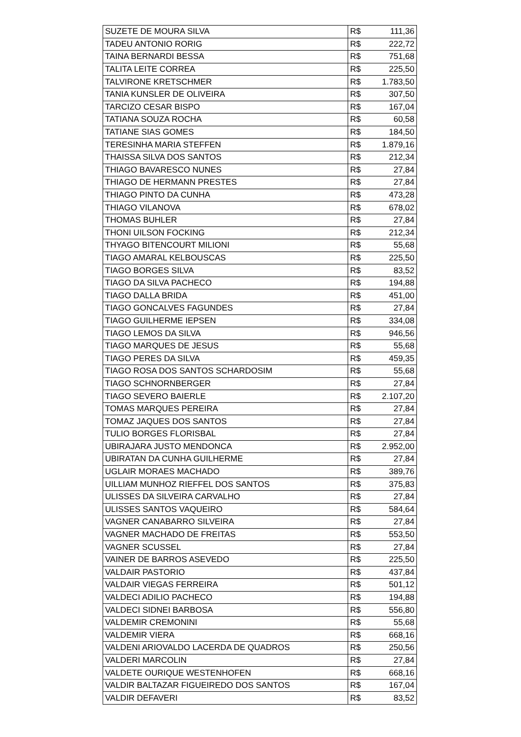| SUZETE DE MOURA SILVA | R$ | 111,36 |
| TADEU ANTONIO RORIG | R$ | 222,72 |
| TAINA BERNARDI BESSA | R$ | 751,68 |
| TALITA LEITE CORREA | R$ | 225,50 |
| TALVIRONE KRETSCHMER | R$ | 1.783,50 |
| TANIA KUNSLER DE OLIVEIRA | R$ | 307,50 |
| TARCIZO CESAR BISPO | R$ | 167,04 |
| TATIANA SOUZA ROCHA | R$ | 60,58 |
| TATIANE SIAS GOMES | R$ | 184,50 |
| TERESINHA MARIA STEFFEN | R$ | 1.879,16 |
| THAISSA SILVA DOS SANTOS | R$ | 212,34 |
| THIAGO BAVARESCO NUNES | R$ | 27,84 |
| THIAGO DE HERMANN PRESTES | R$ | 27,84 |
| THIAGO PINTO DA CUNHA | R$ | 473,28 |
| THIAGO VILANOVA | R$ | 678,02 |
| THOMAS BUHLER | R$ | 27,84 |
| THONI UILSON FOCKING | R$ | 212,34 |
| THYAGO BITENCOURT MILIONI | R$ | 55,68 |
| TIAGO AMARAL KELBOUSCAS | R$ | 225,50 |
| TIAGO BORGES SILVA | R$ | 83,52 |
| TIAGO DA SILVA PACHECO | R$ | 194,88 |
| TIAGO DALLA BRIDA | R$ | 451,00 |
| TIAGO GONCALVES FAGUNDES | R$ | 27,84 |
| TIAGO GUILHERME IEPSEN | R$ | 334,08 |
| TIAGO LEMOS DA SILVA | R$ | 946,56 |
| TIAGO MARQUES DE JESUS | R$ | 55,68 |
| TIAGO PERES DA SILVA | R$ | 459,35 |
| TIAGO ROSA DOS SANTOS SCHARDOSIM | R$ | 55,68 |
| TIAGO SCHNORNBERGER | R$ | 27,84 |
| TIAGO SEVERO BAIERLE | R$ | 2.107,20 |
| TOMAS MARQUES PEREIRA | R$ | 27,84 |
| TOMAZ JAQUES DOS SANTOS | R$ | 27,84 |
| TULIO BORGES FLORISBAL | R$ | 27,84 |
| UBIRAJARA JUSTO MENDONCA | R$ | 2.952,00 |
| UBIRATAN DA CUNHA GUILHERME | R$ | 27,84 |
| UGLAIR MORAES MACHADO | R$ | 389,76 |
| UILLIAM MUNHOZ RIEFFEL DOS SANTOS | R$ | 375,83 |
| ULISSES DA SILVEIRA CARVALHO | R$ | 27,84 |
| ULISSES SANTOS VAQUEIRO | R$ | 584,64 |
| VAGNER CANABARRO SILVEIRA | R$ | 27,84 |
| VAGNER MACHADO DE FREITAS | R$ | 553,50 |
| VAGNER SCUSSEL | R$ | 27,84 |
| VAINER DE BARROS ASEVEDO | R$ | 225,50 |
| VALDAIR PASTORIO | R$ | 437,84 |
| VALDAIR VIEGAS FERREIRA | R$ | 501,12 |
| VALDECI ADILIO PACHECO | R$ | 194,88 |
| VALDECI SIDNEI BARBOSA | R$ | 556,80 |
| VALDEMIR CREMONINI | R$ | 55,68 |
| VALDEMIR VIERA | R$ | 668,16 |
| VALDENI ARIOVALDO LACERDA DE QUADROS | R$ | 250,56 |
| VALDERI MARCOLIN | R$ | 27,84 |
| VALDETE OURIQUE WESTENHOFEN | R$ | 668,16 |
| VALDIR BALTAZAR FIGUEIREDO DOS SANTOS | R$ | 167,04 |
| VALDIR DEFAVERI | R$ | 83,52 |